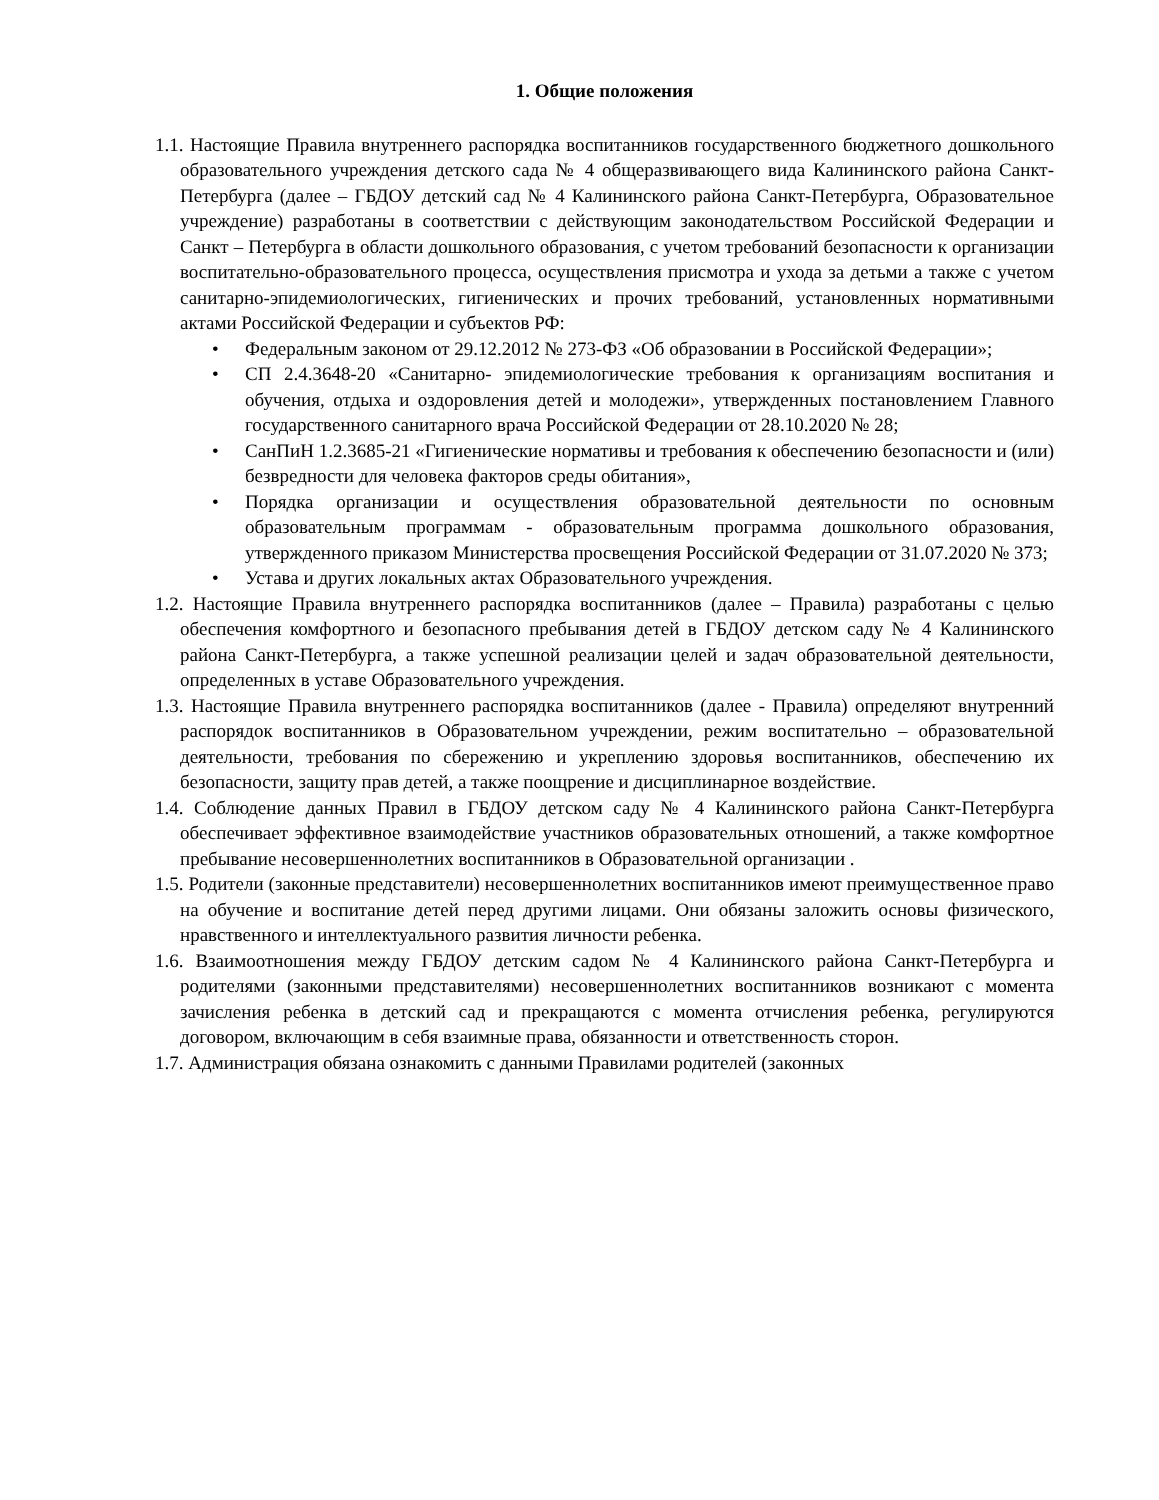1. Общие положения
1.1. Настоящие Правила внутреннего распорядка воспитанников государственного бюджетного дошкольного образовательного учреждения детского сада № 4 общеразвивающего вида Калининского района Санкт-Петербурга (далее – ГБДОУ детский сад № 4 Калининского района Санкт-Петербурга, Образовательное учреждение) разработаны в соответствии с действующим законодательством Российской Федерации и Санкт – Петербурга в области дошкольного образования, с учетом требований безопасности к организации воспитательно-образовательного процесса, осуществления присмотра и ухода за детьми а также с учетом санитарно-эпидемиологических, гигиенических и прочих требований, установленных нормативными актами Российской Федерации и субъектов РФ:
• Федеральным законом от 29.12.2012 № 273-ФЗ «Об образовании в Российской Федерации»;
• СП 2.4.3648-20 «Санитарно- эпидемиологические требования к организациям воспитания и обучения, отдыха и оздоровления детей и молодежи», утвержденных постановлением Главного государственного санитарного врача Российской Федерации от 28.10.2020 № 28;
• СанПиН 1.2.3685-21 «Гигиенические нормативы и требования к обеспечению безопасности и (или) безвредности для человека факторов среды обитания»,
• Порядка организации и осуществления образовательной деятельности по основным образовательным программам - образовательным программа дошкольного образования, утвержденного приказом Министерства просвещения Российской Федерации от 31.07.2020 № 373;
• Устава и других локальных актах Образовательного учреждения.
1.2. Настоящие Правила внутреннего распорядка воспитанников (далее – Правила) разработаны с целью обеспечения комфортного и безопасного пребывания детей в ГБДОУ детском саду № 4 Калининского района Санкт-Петербурга, а также успешной реализации целей и задач образовательной деятельности, определенных в уставе Образовательного учреждения.
1.3. Настоящие Правила внутреннего распорядка воспитанников (далее - Правила) определяют внутренний распорядок воспитанников в Образовательном учреждении, режим воспитательно – образовательной деятельности, требования по сбережению и укреплению здоровья воспитанников, обеспечению их безопасности, защиту прав детей, а также поощрение и дисциплинарное воздействие.
1.4. Соблюдение данных Правил в ГБДОУ детском саду № 4 Калининского района Санкт-Петербурга обеспечивает эффективное взаимодействие участников образовательных отношений, а также комфортное пребывание несовершеннолетних воспитанников в Образовательной организации .
1.5. Родители (законные представители) несовершеннолетних воспитанников имеют преимущественное право на обучение и воспитание детей перед другими лицами. Они обязаны заложить основы физического, нравственного и интеллектуального развития личности ребенка.
1.6. Взаимоотношения между ГБДОУ детским садом № 4 Калининского района Санкт-Петербурга и родителями (законными представителями) несовершеннолетних воспитанников возникают с момента зачисления ребенка в детский сад и прекращаются с момента отчисления ребенка, регулируются договором, включающим в себя взаимные права, обязанности и ответственность сторон.
1.7. Администрация обязана ознакомить с данными Правилами родителей (законных